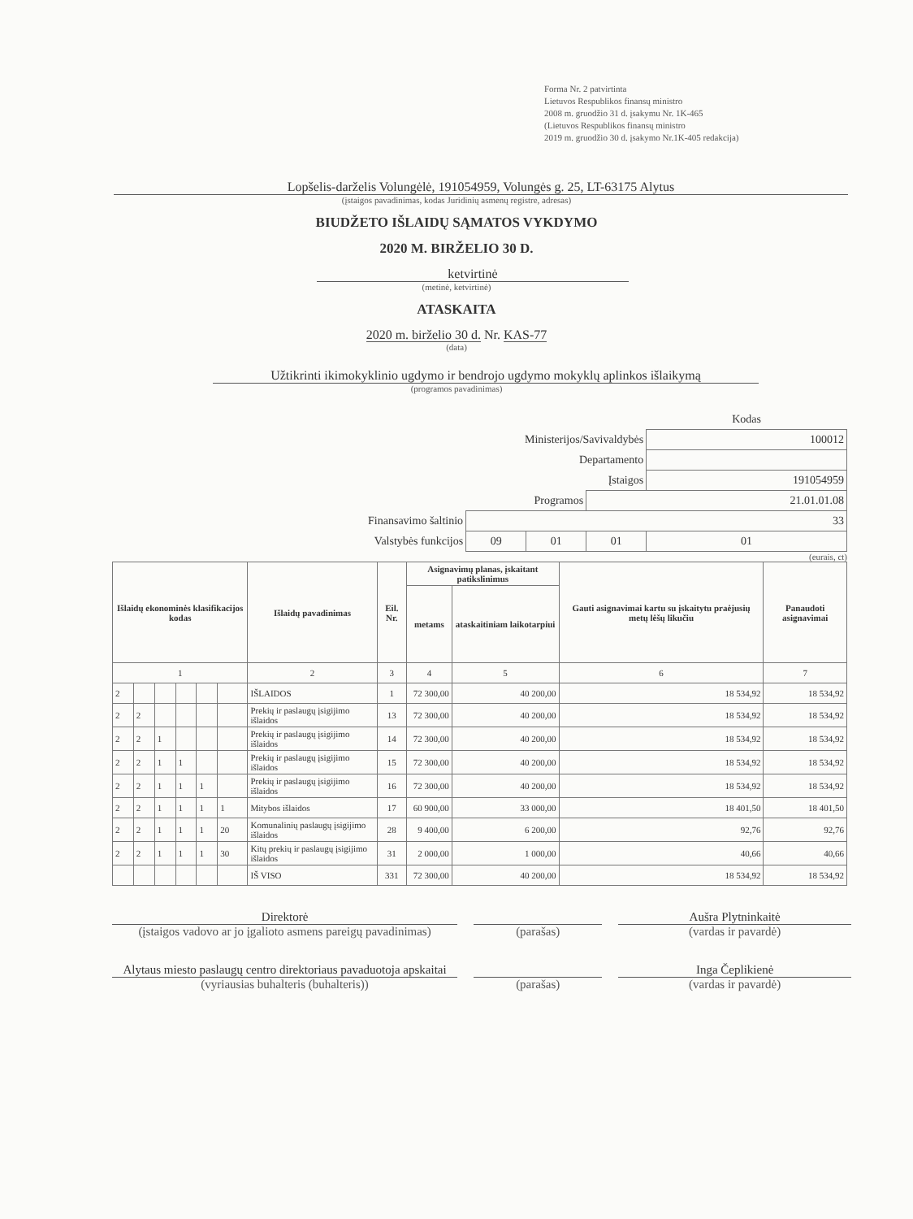Forma Nr. 2 patvirtinta
Lietuvos Respublikos finansų ministro
2008 m. gruodžio 31 d. įsakymu Nr. 1K-465
(Lietuvos Respublikos finansų ministro
2019 m. gruodžio 30 d. įsakymo Nr.1K-405 redakcija)
Lopšelis-darželis Volungėlė, 191054959, Volungės g. 25, LT-63175 Alytus
(įstaigos pavadinimas, kodas Juridinių asmenų registre, adresas)
BIUDŽETO IŠLAIDŲ SĄMATOS VYKDYMO
2020 M. BIRŽELIO 30 D.
ketvirtinė
(metinė, ketvirtinė)
ATASKAITA
2020 m. birželio 30 d. Nr. KAS-77
(data)
Užtikrinti ikimokyklinio ugdymo ir bendrojo ugdymo mokyklų aplinkos išlaikymą
(programos pavadinimas)
| | | | | Kodas |
| Ministerijos/Savivaldybės | | | | 100012 |
| Departamento | | | | |
| Įstaigos | | | | 191054959 |
| Programos | | | 21.01.01.08 | |
| Finansavimo šaltinio | 33 | | | |
| Valstybės funkcijos | 09 | 01 | 01 | 01 |
(eurais, ct)
| Išlaidų ekonominės klasifikacijos kodas | | | | | | Išlaidų pavadinimas | Eil. Nr. | Asignavimų planas, įskaitant patikslinimus | | Gauti asignavimai kartu su įskaitytu praėjusių metų lėšų likučiu | Panaudoti asignavimai |
| --- | --- | --- | --- | --- | --- | --- | --- | --- | --- | --- | --- |
| | | | | | | | | metams | ataskaitiniam laikotarpiui | | |
| 1 | | | | | | 2 | 3 | 4 | 5 | 6 | 7 |
| 2 | | | | | | IŠLAIDOS | 1 | 72 300,00 | 40 200,00 | 18 534,92 | 18 534,92 |
| 2 | 2 | | | | | Prekių ir paslaugų įsigijimo išlaidos | 13 | 72 300,00 | 40 200,00 | 18 534,92 | 18 534,92 |
| 2 | 2 | 1 | | | | Prekių ir paslaugų įsigijimo išlaidos | 14 | 72 300,00 | 40 200,00 | 18 534,92 | 18 534,92 |
| 2 | 2 | 1 | 1 | | | Prekių ir paslaugų įsigijimo išlaidos | 15 | 72 300,00 | 40 200,00 | 18 534,92 | 18 534,92 |
| 2 | 2 | 1 | 1 | 1 | | Prekių ir paslaugų įsigijimo išlaidos | 16 | 72 300,00 | 40 200,00 | 18 534,92 | 18 534,92 |
| 2 | 2 | 1 | 1 | 1 | 1 | Mitybos išlaidos | 17 | 60 900,00 | 33 000,00 | 18 401,50 | 18 401,50 |
| 2 | 2 | 1 | 1 | 1 | 20 | Komunalinių paslaugų įsigijimo išlaidos | 28 | 9 400,00 | 6 200,00 | 92,76 | 92,76 |
| 2 | 2 | 1 | 1 | 1 | 30 | Kitų prekių ir paslaugų įsigijimo išlaidos | 31 | 2 000,00 | 1 000,00 | 40,66 | 40,66 |
| | | | | | | IŠ VISO | 331 | 72 300,00 | 40 200,00 | 18 534,92 | 18 534,92 |
Direktorė
(įstaigos vadovo ar jo įgalioto asmens pareigų pavadinimas)
(parašas) Aušra Plytninkaitė
(vardas ir pavardė)
Alytaus miesto paslaugų centro direktoriaus pavaduotoja apskaitai
(vyriausias buhalteris (buhalteris))
(parašas) Inga Čeplikienė
(vardas ir pavardė)